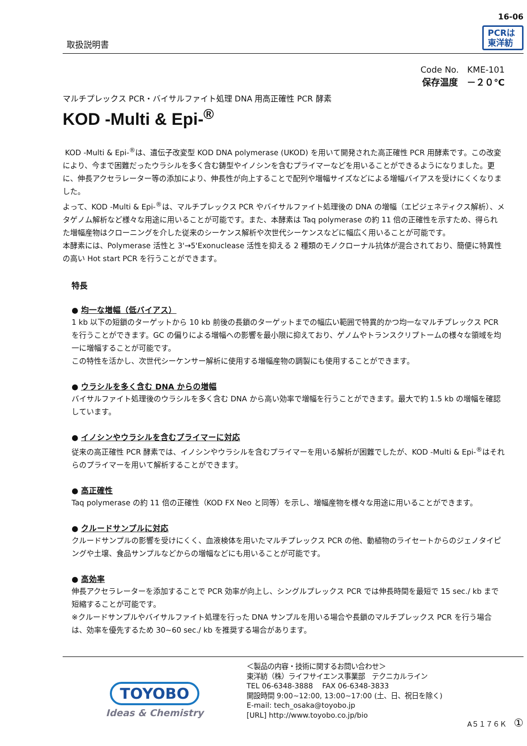取扱説明書
16-06
PCRは
東洋紡
Code No.　KME-101
保存温度　－２０℃
マルチプレックス PCR・バイサルファイト処理 DNA 用高正確性 PCR 酵素
KOD -Multi & Epi-<sup>®</sup>
KOD -Multi & Epi-<sup>®</sup>は、遺伝子改変型 KOD DNA polymerase (UKOD) を用いて開発された高正確性 PCR 用酵素です。この改変により、今まで困難だったウラシルを多く含む鋳型やイノシンを含むプライマーなどを用いることができるようになりました。更に、伸長アクセラレーター等の添加により、伸長性が向上することで配列や増幅サイズなどによる増幅バイアスを受けにくくなりました。
よって、KOD -Multi & Epi-<sup>®</sup>は、マルチプレックス PCR やバイサルファイト処理後の DNA の増幅（エピジェネティクス解析）、メタゲノム解析など様々な用途に用いることが可能です。また、本酵素は Taq polymerase の約 11 倍の正確性を示すため、得られた増幅産物はクローニングを介した従来のシーケンス解析や次世代シーケンスなどに幅広く用いることが可能です。
本酵素には、Polymerase 活性と 3'→5'Exonuclease 活性を抑える 2 種類のモノクローナル抗体が混合されており、簡便に特異性の高い Hot start PCR を行うことができます。
特長
● 均一な増幅（低バイアス）
1 kb 以下の短鎖のターゲットから 10 kb 前後の長鎖のターゲットまでの幅広い範囲で特異的かつ均一なマルチプレックス PCR を行うことができます。GC の偏りによる増幅への影響を最小限に抑えており、ゲノムやトランスクリプトームの様々な領域を均一に増幅することが可能です。
この特性を活かし、次世代シーケンサー解析に使用する増幅産物の調製にも使用することができます。
● ウラシルを多く含む DNA からの増幅
バイサルファイト処理後のウラシルを多く含む DNA から高い効率で増幅を行うことができます。最大で約 1.5 kb の増幅を確認しています。
● イノシンやウラシルを含むプライマーに対応
従来の高正確性 PCR 酵素では、イノシンやウラシルを含むプライマーを用いる解析が困難でしたが、KOD -Multi & Epi-<sup>®</sup>はそれらのプライマーを用いて解析することができます。
● 高正確性
Taq polymerase の約 11 倍の正確性（KOD FX Neo と同等）を示し、増幅産物を様々な用途に用いることができます。
● クルードサンプルに対応
クルードサンプルの影響を受けにくく、血液検体を用いたマルチプレックス PCR の他、動植物のライセートからのジェノタイピングや土壌、食品サンプルなどからの増幅などにも用いることが可能です。
● 高効率
伸長アクセラレーターを添加することで PCR 効率が向上し、シングルプレックス PCR では伸長時間を最短で 15 sec./ kb まで短縮することが可能です。
※クルードサンプルやバイサルファイト処理を行った DNA サンプルを用いる場合や長鎖のマルチプレックス PCR を行う場合は、効率を優先するため 30~60 sec./ kb を推奨する場合があります。
TOYOBO
Ideas & Chemistry
＜製品の内容・技術に関するお問い合わせ＞
東洋紡（株）ライフサイエンス事業部　テクニカルライン
TEL 06-6348-3888　 FAX 06-6348-3833
開設時間 9:00~12:00, 13:00~17:00 (土、日、祝日を除く)
E-mail: tech_osaka@toyobo.jp
[URL] http://www.toyobo.co.jp/bio
A５１７６Ｋ　①